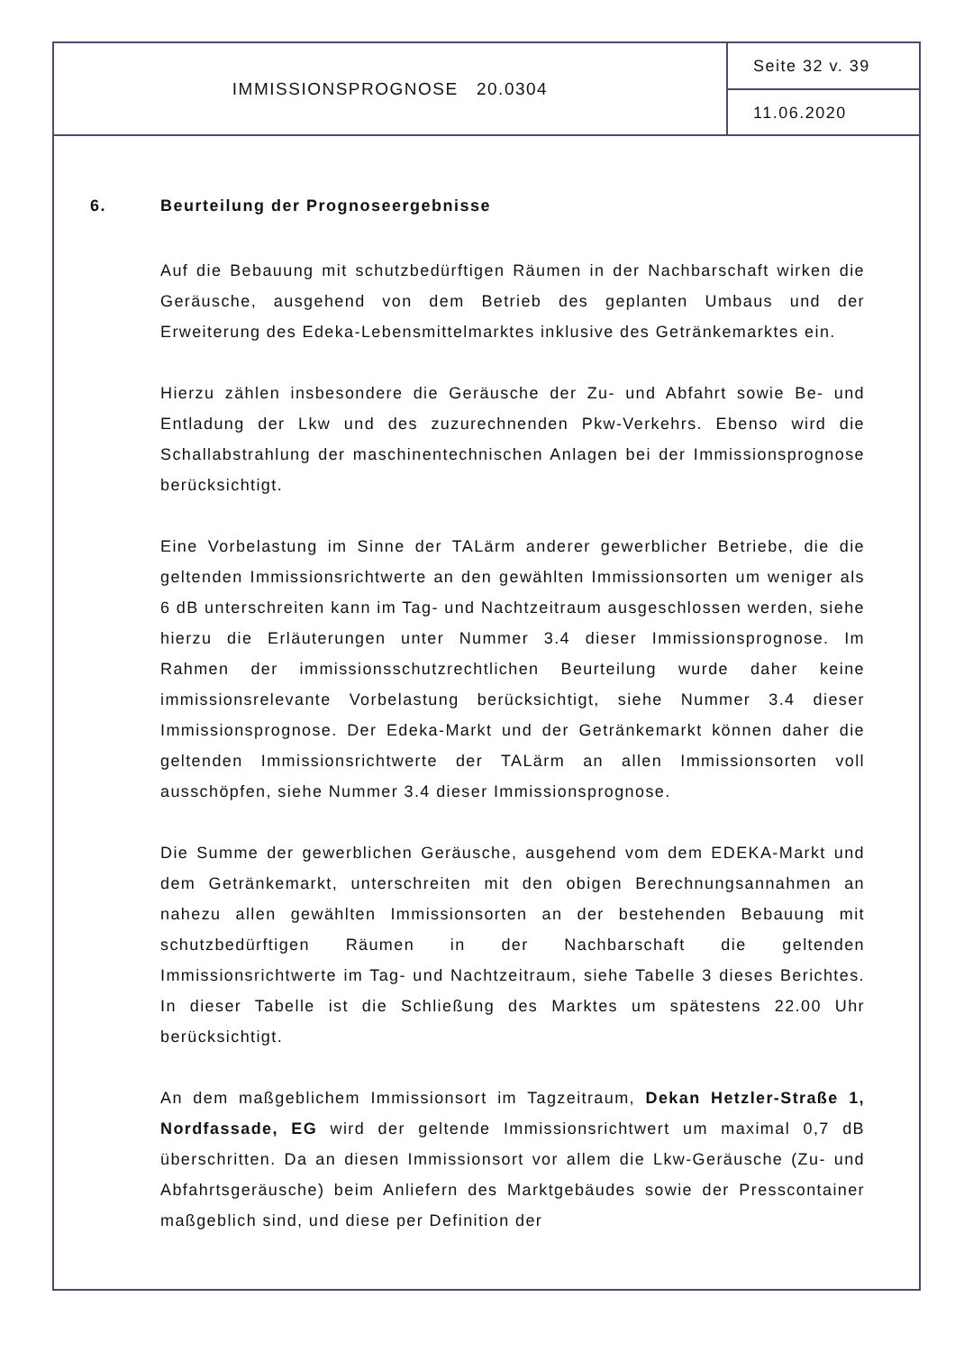IMMISSIONSPROGNOSE 20.0304
Seite 32 v. 39
11.06.2020
6. Beurteilung der Prognoseergebnisse
Auf die Bebauung mit schutzbedürftigen Räumen in der Nachbarschaft wirken die Geräusche, ausgehend von dem Betrieb des geplanten Umbaus und der Erweiterung des Edeka-Lebensmittelmarktes inklusive des Getränkemarktes ein.
Hierzu zählen insbesondere die Geräusche der Zu- und Abfahrt sowie Be- und Entladung der Lkw und des zuzurechnenden Pkw-Verkehrs. Ebenso wird die Schallabstrahlung der maschinentechnischen Anlagen bei der Immissionsprognose berücksichtigt.
Eine Vorbelastung im Sinne der TALärm anderer gewerblicher Betriebe, die die geltenden Immissionsrichtwerte an den gewählten Immissionsorten um weniger als 6 dB unterschreiten kann im Tag- und Nachtzeitraum ausgeschlossen werden, siehe hierzu die Erläuterungen unter Nummer 3.4 dieser Immissionsprognose. Im Rahmen der immissionsschutzrechtlichen Beurteilung wurde daher keine immissionsrelevante Vorbelastung berücksichtigt, siehe Nummer 3.4 dieser Immissionsprognose. Der Edeka-Markt und der Getränkemarkt können daher die geltenden Immissionsrichtwerte der TALärm an allen Immissionsorten voll ausschöpfen, siehe Nummer 3.4 dieser Immissionsprognose.
Die Summe der gewerblichen Geräusche, ausgehend vom dem EDEKA-Markt und dem Getränkemarkt, unterschreiten mit den obigen Berechnungsannahmen an nahezu allen gewählten Immissionsorten an der bestehenden Bebauung mit schutzbedürftigen Räumen in der Nachbarschaft die geltenden Immissionsrichtwerte im Tag- und Nachtzeitraum, siehe Tabelle 3 dieses Berichtes. In dieser Tabelle ist die Schließung des Marktes um spätestens 22.00 Uhr berücksichtigt.
An dem maßgeblichem Immissionsort im Tagzeitraum, Dekan Hetzler-Straße 1, Nordfassade, EG wird der geltende Immissionsrichtwert um maximal 0,7 dB überschritten. Da an diesen Immissionsort vor allem die Lkw-Geräusche (Zu- und Abfahrtsgeräusche) beim Anliefern des Marktgebäudes sowie der Presscontainer maßgeblich sind, und diese per Definition der